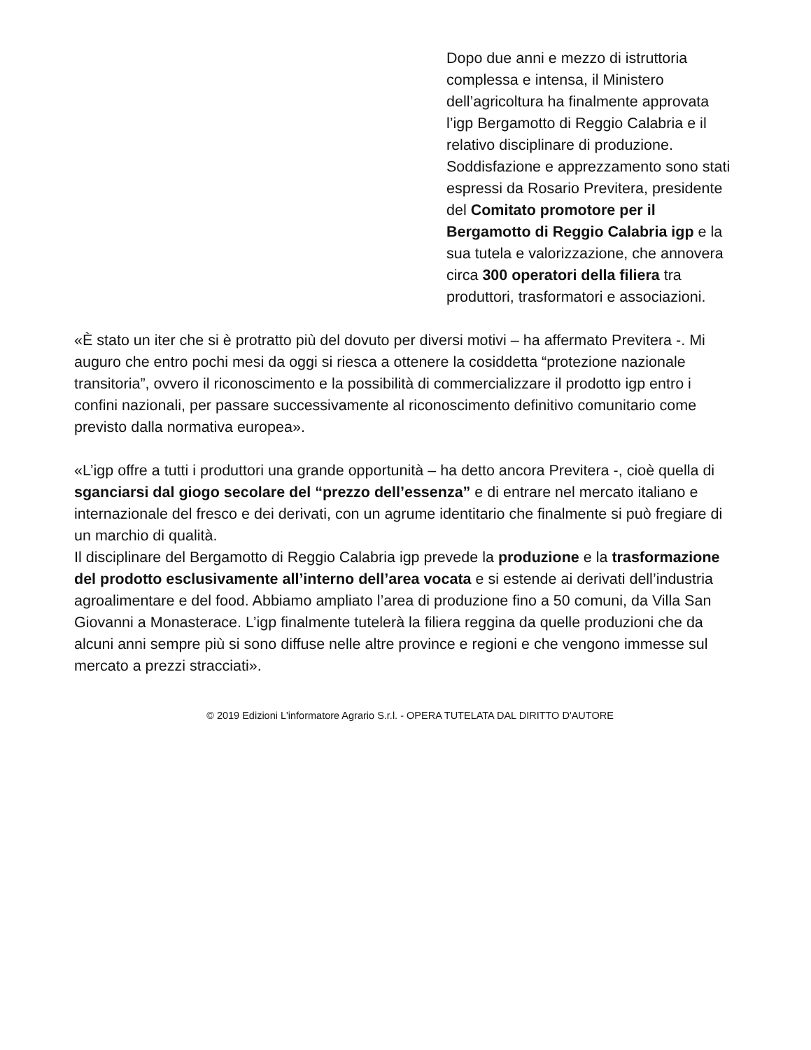Dopo due anni e mezzo di istruttoria complessa e intensa, il Ministero dell’agricoltura ha finalmente approvata l’igp Bergamotto di Reggio Calabria e il relativo disciplinare di produzione. Soddisfazione e apprezzamento sono stati espressi da Rosario Previtera, presidente del Comitato promotore per il Bergamotto di Reggio Calabria igp e la sua tutela e valorizzazione, che annovera circa 300 operatori della filiera tra produttori, trasformatori e associazioni.
«È stato un iter che si è protratto più del dovuto per diversi motivi – ha affermato Previtera -. Mi auguro che entro pochi mesi da oggi si riesca a ottenere la cosiddetta “protezione nazionale transitoria”, ovvero il riconoscimento e la possibilità di commercializzare il prodotto igp entro i confini nazionali, per passare successivamente al riconoscimento definitivo comunitario come previsto dalla normativa europea».
«L’igp offre a tutti i produttori una grande opportunità – ha detto ancora Previtera -, cioè quella di sganciarsi dal giogo secolare del “prezzo dell’essenza” e di entrare nel mercato italiano e internazionale del fresco e dei derivati, con un agrume identitario che finalmente si può fregiare di un marchio di qualità.
Il disciplinare del Bergamotto di Reggio Calabria igp prevede la produzione e la trasformazione del prodotto esclusivamente all’interno dell’area vocata e si estende ai derivati dell’industria agroalimentare e del food. Abbiamo ampliato l’area di produzione fino a 50 comuni, da Villa San Giovanni a Monasterace. L’igp finalmente tutelerà la filiera reggina da quelle produzioni che da alcuni anni sempre più si sono diffuse nelle altre province e regioni e che vengono immesse sul mercato a prezzi stracciati».
© 2019 Edizioni L'informatore Agrario S.r.l. - OPERA TUTELATA DAL DIRITTO D'AUTORE